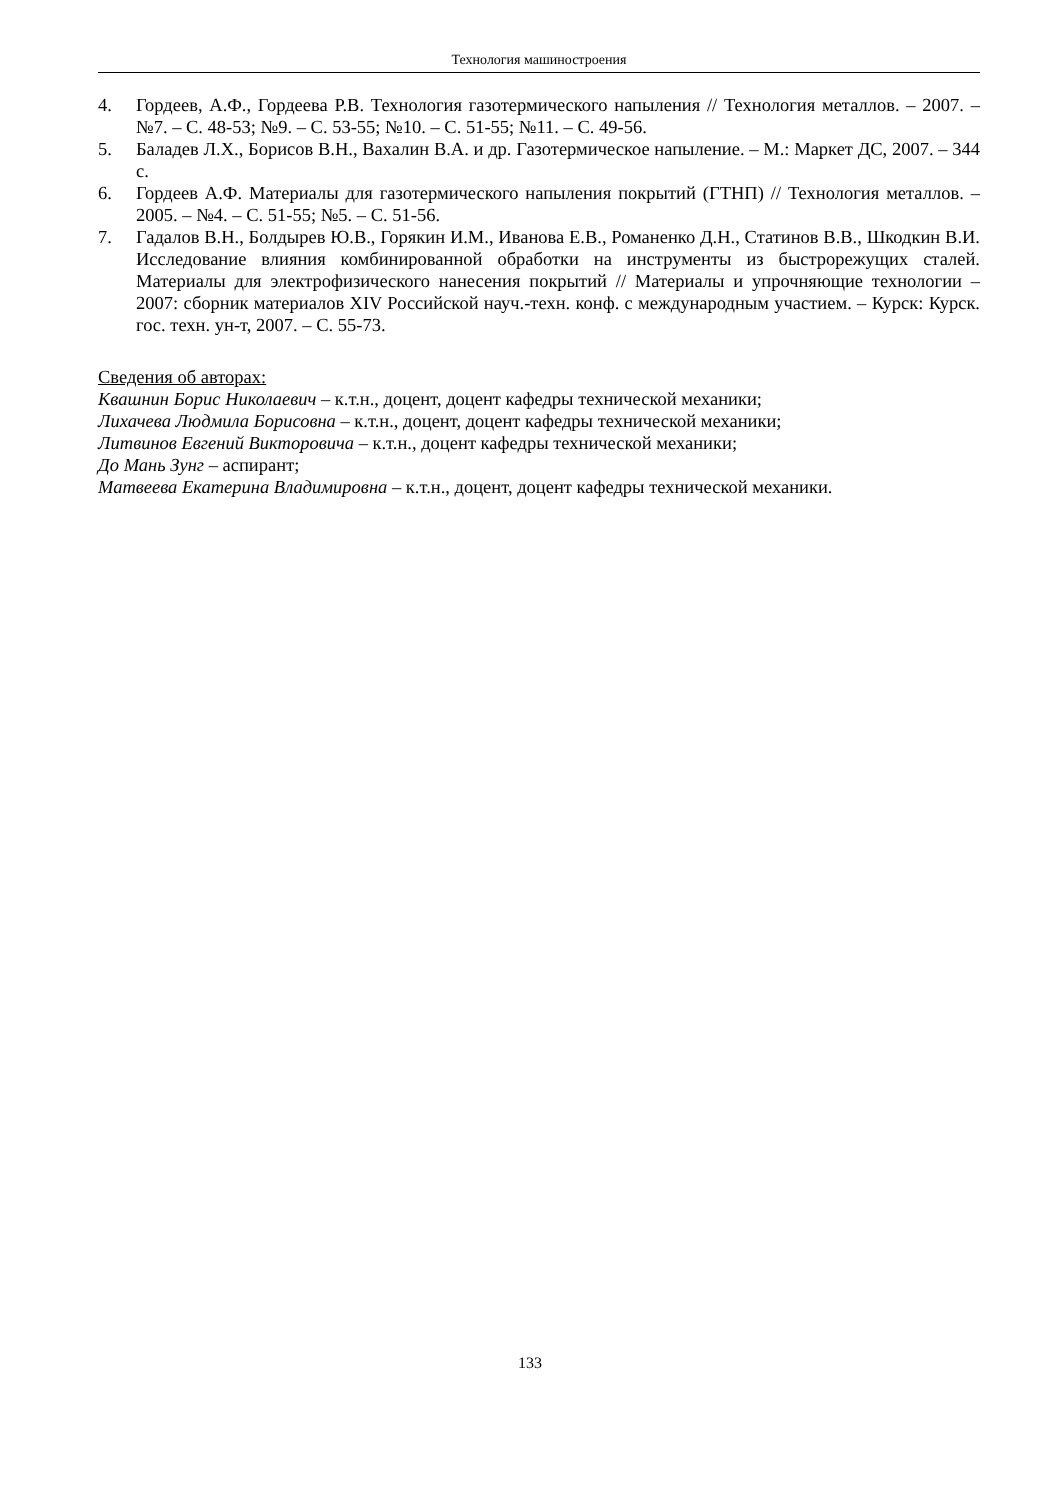Технология машиностроения
4. Гордеев, А.Ф., Гордеева Р.В. Технология газотермического напыления // Технология металлов. – 2007. – №7. – С. 48-53; №9. – С. 53-55; №10. – С. 51-55; №11. – С. 49-56.
5. Баладев Л.Х., Борисов В.Н., Вахалин В.А. и др. Газотермическое напыление. – М.: Маркет ДС, 2007. – 344 с.
6. Гордеев А.Ф. Материалы для газотермического напыления покрытий (ГТНП) // Технология металлов. – 2005. – №4. – С. 51-55; №5. – С. 51-56.
7. Гадалов В.Н., Болдырев Ю.В., Горякин И.М., Иванова Е.В., Романенко Д.Н., Статинов В.В., Шкодкин В.И. Исследование влияния комбинированной обработки на инструменты из быстрорежущих сталей. Материалы для электрофизического нанесения покрытий // Материалы и упрочняющие технологии – 2007: сборник материалов XIV Российской науч.-техн. конф. с международным участием. – Курск: Курск. гос. техн. ун-т, 2007. – С. 55-73.
Сведения об авторах:
Квашнин Борис Николаевич – к.т.н., доцент, доцент кафедры технической механики;
Лихачева Людмила Борисовна – к.т.н., доцент, доцент кафедры технической механики;
Литвинов Евгений Викторовича – к.т.н., доцент кафедры технической механики;
До Мань Зунг – аспирант;
Матвеева Екатерина Владимировна – к.т.н., доцент, доцент кафедры технической механики.
133